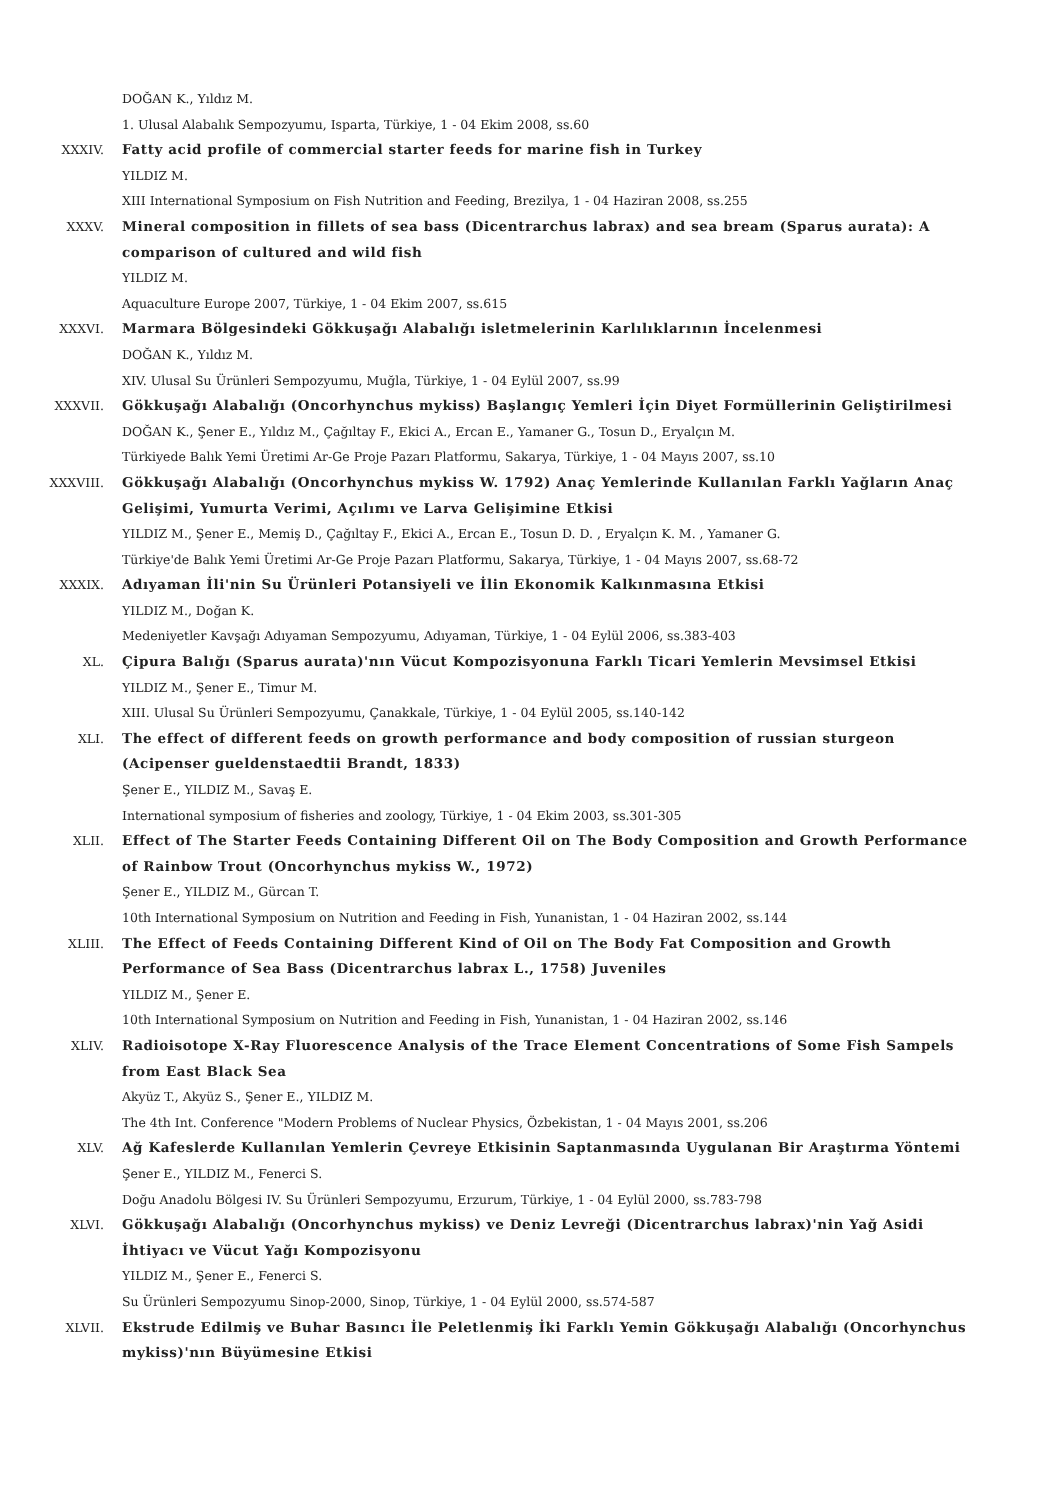DOĞAN K., Yıldız M.
1. Ulusal Alabalık Sempozyumu, Isparta, Türkiye, 1 - 04 Ekim 2008, ss.60
XXXIV. Fatty acid profile of commercial starter feeds for marine fish in Turkey
YILDIZ M.
XIII International Symposium on Fish Nutrition and Feeding, Brezilya, 1 - 04 Haziran 2008, ss.255
XXXV. Mineral composition in fillets of sea bass (Dicentrarchus labrax) and sea bream (Sparus aurata): A comparison of cultured and wild fish
YILDIZ M.
Aquaculture Europe 2007, Türkiye, 1 - 04 Ekim 2007, ss.615
XXXVI. Marmara Bölgesindeki Gökkuşağı Alabalığı isletmelerinin Karlılıklarının İncelenmesi
DOĞAN K., Yıldız M.
XIV. Ulusal Su Ürünleri Sempozyumu, Muğla, Türkiye, 1 - 04 Eylül 2007, ss.99
XXXVII. Gökkuşağı Alabalığı (Oncorhynchus mykiss) Başlangıç Yemleri İçin Diyet Formüllerinin Geliştirilmesi
DOĞAN K., Şener E., Yıldız M., Çağıltay F., Ekici A., Ercan E., Yamaner G., Tosun D., Eryalçın M.
Türkiyede Balık Yemi Üretimi Ar-Ge Proje Pazarı Platformu, Sakarya, Türkiye, 1 - 04 Mayıs 2007, ss.10
XXXVIII. Gökkuşağı Alabalığı (Oncorhynchus mykiss W. 1792) Anaç Yemlerinde Kullanılan Farklı Yağların Anaç Gelişimi, Yumurta Verimi, Açılımı ve Larva Gelişimine Etkisi
YILDIZ M., Şener E., Memiş D., Çağıltay F., Ekici A., Ercan E., Tosun D. D. , Eryalçın K. M. , Yamaner G.
Türkiye'de Balık Yemi Üretimi Ar-Ge Proje Pazarı Platformu, Sakarya, Türkiye, 1 - 04 Mayıs 2007, ss.68-72
XXXIX. Adıyaman İli'nin Su Ürünleri Potansiyeli ve İlin Ekonomik Kalkınmasına Etkisi
YILDIZ M., Doğan K.
Medeniyetler Kavşağı Adıyaman Sempozyumu, Adıyaman, Türkiye, 1 - 04 Eylül 2006, ss.383-403
XL. Çipura Balığı (Sparus aurata)'nın Vücut Kompozisyonuna Farklı Ticari Yemlerin Mevsimsel Etkisi
YILDIZ M., Şener E., Timur M.
XIII. Ulusal Su Ürünleri Sempozyumu, Çanakkale, Türkiye, 1 - 04 Eylül 2005, ss.140-142
XLI. The effect of different feeds on growth performance and body composition of russian sturgeon (Acipenser gueldenstaedtii Brandt, 1833)
Şener E., YILDIZ M., Savaş E.
International symposium of fisheries and zoology, Türkiye, 1 - 04 Ekim 2003, ss.301-305
XLII. Effect of The Starter Feeds Containing Different Oil on The Body Composition and Growth Performance of Rainbow Trout (Oncorhynchus mykiss W., 1972)
Şener E., YILDIZ M., Gürcan T.
10th International Symposium on Nutrition and Feeding in Fish, Yunanistan, 1 - 04 Haziran 2002, ss.144
XLIII. The Effect of Feeds Containing Different Kind of Oil on The Body Fat Composition and Growth Performance of Sea Bass (Dicentrarchus labrax L., 1758) Juveniles
YILDIZ M., Şener E.
10th International Symposium on Nutrition and Feeding in Fish, Yunanistan, 1 - 04 Haziran 2002, ss.146
XLIV. Radioisotope X-Ray Fluorescence Analysis of the Trace Element Concentrations of Some Fish Sampels from East Black Sea
Akyüz T., Akyüz S., Şener E., YILDIZ M.
The 4th Int. Conference "Modern Problems of Nuclear Physics, Özbekistan, 1 - 04 Mayıs 2001, ss.206
XLV. Ağ Kafeslerde Kullanılan Yemlerin Çevreye Etkisinin Saptanmasında Uygulanan Bir Araştırma Yöntemi
Şener E., YILDIZ M., Fenerci S.
Doğu Anadolu Bölgesi IV. Su Ürünleri Sempozyumu, Erzurum, Türkiye, 1 - 04 Eylül 2000, ss.783-798
XLVI. Gökkuşağı Alabalığı (Oncorhynchus mykiss) ve Deniz Levreği (Dicentrarchus labrax)'nin Yağ Asidi İhtiyacı ve Vücut Yağı Kompozisyonu
YILDIZ M., Şener E., Fenerci S.
Su Ürünleri Sempozyumu Sinop-2000, Sinop, Türkiye, 1 - 04 Eylül 2000, ss.574-587
XLVII. Ekstrude Edilmiş ve Buhar Basıncı İle Peletlenmiş İki Farklı Yemin Gökkuşağı Alabalığı (Oncorhynchus mykiss)'nın Büyümesine Etkisi